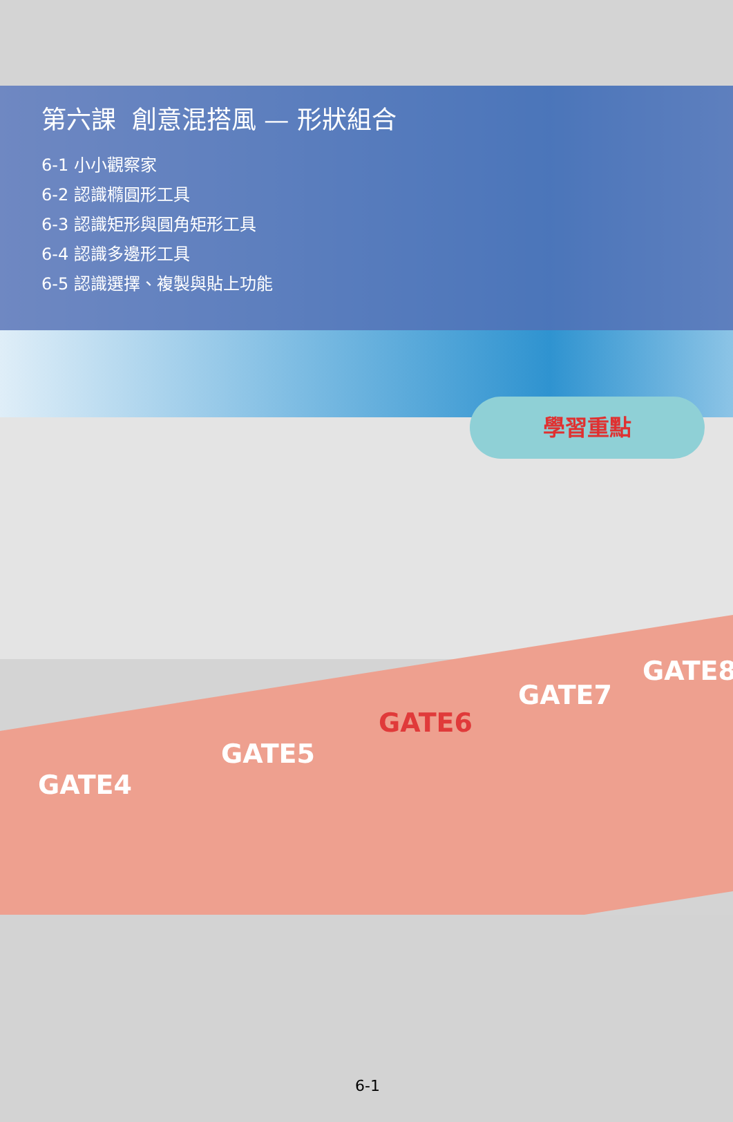第六課 創意混搭風 — 形狀組合
6-1 小小觀察家
6-2 認識橢圓形工具
6-3 認識矩形與圓角矩形工具
6-4 認識多邊形工具
6-5 認識選擇、複製與貼上功能
學習重點
GATE4
GATE5
GATE6
GATE7
GATE8
6-1